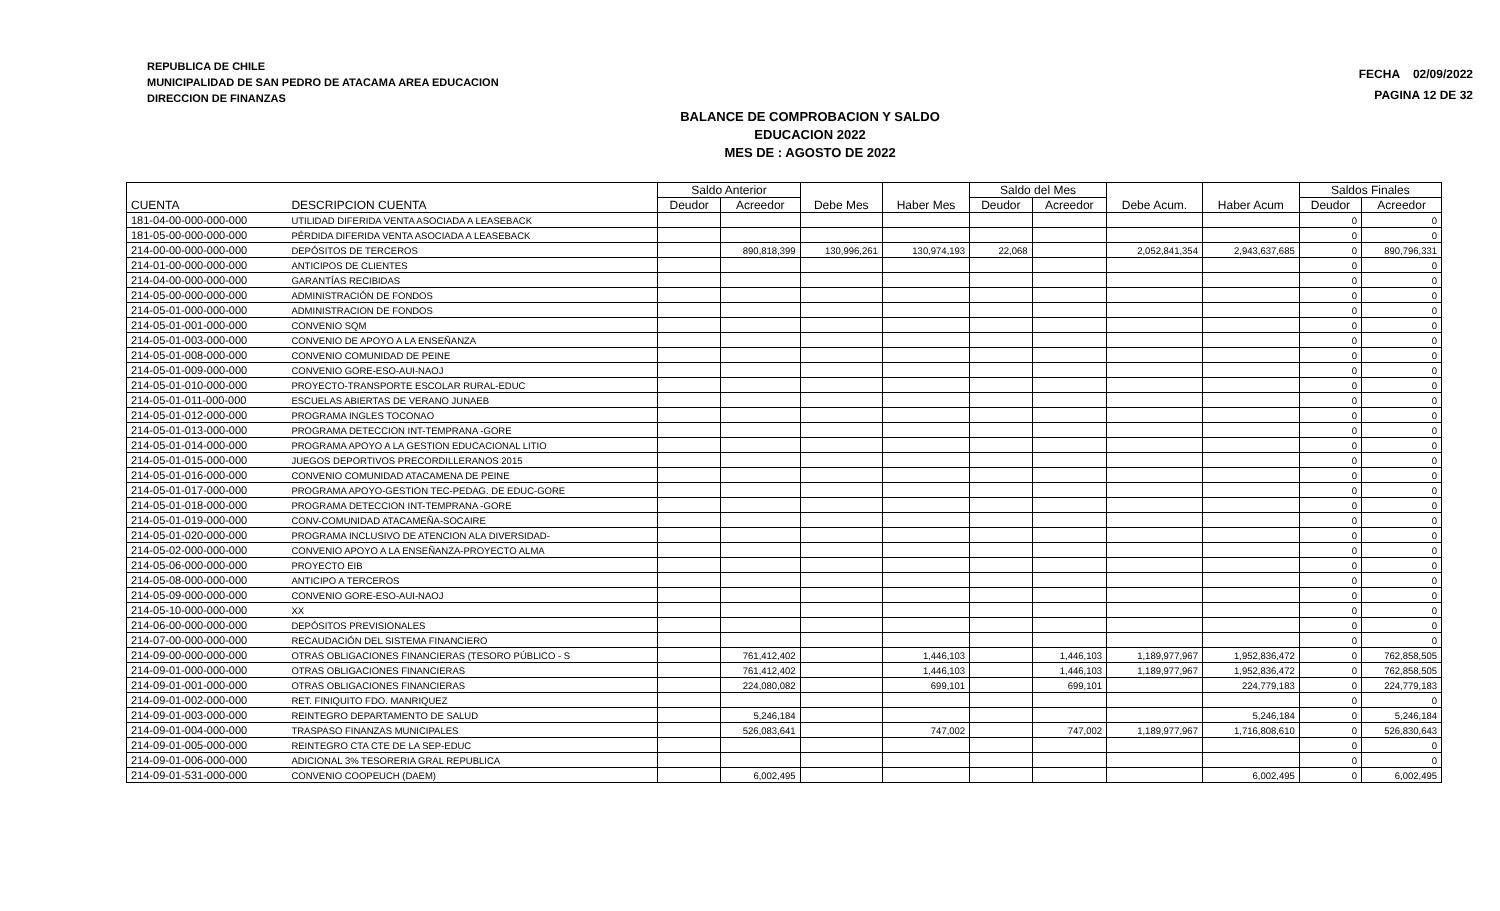REPUBLICA DE CHILE
MUNICIPALIDAD DE SAN PEDRO DE ATACAMA AREA EDUCACION
DIRECCION DE FINANZAS
FECHA 02/09/2022
PAGINA 12 DE 32
BALANCE DE COMPROBACION Y SALDO
EDUCACION 2022
MES DE : AGOSTO DE 2022
| CUENTA | DESCRIPCION CUENTA | Saldo Anterior | | Debe Mes | Haber Mes | Saldo del Mes | | Debe Acum. | Haber Acum | Saldos Finales | |
| --- | --- | --- | --- | --- | --- | --- | --- | --- | --- | --- | --- |
| | | Deudor | Acreedor | | | Deudor | Acreedor | | | Deudor | Acreedor |
| 181-04-00-000-000-000 | UTILIDAD DIFERIDA VENTA ASOCIADA A LEASEBACK | | | | | | | | | 0 | 0 |
| 181-05-00-000-000-000 | PÉRDIDA DIFERIDA VENTA ASOCIADA A LEASEBACK | | | | | | | | | 0 | 0 |
| 214-00-00-000-000-000 | DEPÓSITOS DE TERCEROS | | 890,818,399 | 130,996,261 | 130,974,193 | 22,068 | | 2,052,841,354 | 2,943,637,685 | 0 | 890,796,331 |
| 214-01-00-000-000-000 | ANTICIPOS DE CLIENTES | | | | | | | | | 0 | 0 |
| 214-04-00-000-000-000 | GARANTÍAS RECIBIDAS | | | | | | | | | 0 | 0 |
| 214-05-00-000-000-000 | ADMINISTRACIÓN DE FONDOS | | | | | | | | | 0 | 0 |
| 214-05-01-000-000-000 | ADMINISTRACION DE FONDOS | | | | | | | | | 0 | 0 |
| 214-05-01-001-000-000 | CONVENIO SQM | | | | | | | | | 0 | 0 |
| 214-05-01-003-000-000 | CONVENIO DE APOYO A LA ENSEÑANZA | | | | | | | | | 0 | 0 |
| 214-05-01-008-000-000 | CONVENIO COMUNIDAD DE PEINE | | | | | | | | | 0 | 0 |
| 214-05-01-009-000-000 | CONVENIO GORE-ESO-AUI-NAOJ | | | | | | | | | 0 | 0 |
| 214-05-01-010-000-000 | PROYECTO-TRANSPORTE ESCOLAR RURAL-EDUC | | | | | | | | | 0 | 0 |
| 214-05-01-011-000-000 | ESCUELAS ABIERTAS DE VERANO JUNAEB | | | | | | | | | 0 | 0 |
| 214-05-01-012-000-000 | PROGRAMA INGLES TOCONAO | | | | | | | | | 0 | 0 |
| 214-05-01-013-000-000 | PROGRAMA DETECCION INT-TEMPRANA -GORE | | | | | | | | | 0 | 0 |
| 214-05-01-014-000-000 | PROGRAMA APOYO A LA GESTION EDUCACIONAL LITIO | | | | | | | | | 0 | 0 |
| 214-05-01-015-000-000 | JUEGOS DEPORTIVOS PRECORDILLERANOS 2015 | | | | | | | | | 0 | 0 |
| 214-05-01-016-000-000 | CONVENIO COMUNIDAD ATACAMENA DE PEINE | | | | | | | | | 0 | 0 |
| 214-05-01-017-000-000 | PROGRAMA APOYO-GESTION TEC-PEDAG. DE EDUC-GORE | | | | | | | | | 0 | 0 |
| 214-05-01-018-000-000 | PROGRAMA DETECCION INT-TEMPRANA -GORE | | | | | | | | | 0 | 0 |
| 214-05-01-019-000-000 | CONV-COMUNIDAD ATACAMEÑA-SOCAIRE | | | | | | | | | 0 | 0 |
| 214-05-01-020-000-000 | PROGRAMA INCLUSIVO DE ATENCION ALA DIVERSIDAD- | | | | | | | | | 0 | 0 |
| 214-05-02-000-000-000 | CONVENIO APOYO A LA ENSEÑANZA-PROYECTO ALMA | | | | | | | | | 0 | 0 |
| 214-05-06-000-000-000 | PROYECTO EIB | | | | | | | | | 0 | 0 |
| 214-05-08-000-000-000 | ANTICIPO A TERCEROS | | | | | | | | | 0 | 0 |
| 214-05-09-000-000-000 | CONVENIO GORE-ESO-AUI-NAOJ | | | | | | | | | 0 | 0 |
| 214-05-10-000-000-000 | XX | | | | | | | | | 0 | 0 |
| 214-06-00-000-000-000 | DEPÓSITOS PREVISIONALES | | | | | | | | | 0 | 0 |
| 214-07-00-000-000-000 | RECAUDACIÓN DEL SISTEMA FINANCIERO | | | | | | | | | 0 | 0 |
| 214-09-00-000-000-000 | OTRAS OBLIGACIONES FINANCIERAS (TESORO PÚBLICO - S | | 761,412,402 | | 1,446,103 | | 1,446,103 | 1,189,977,967 | 1,952,836,472 | 0 | 762,858,505 |
| 214-09-01-000-000-000 | OTRAS OBLIGACIONES FINANCIERAS | | 761,412,402 | | 1,446,103 | | 1,446,103 | 1,189,977,967 | 1,952,836,472 | 0 | 762,858,505 |
| 214-09-01-001-000-000 | OTRAS OBLIGACIONES FINANCIERAS | | 224,080,082 | | 699,101 | | 699,101 | | 224,779,183 | 0 | 224,779,183 |
| 214-09-01-002-000-000 | RET. FINIQUITO FDO. MANRIQUEZ | | | | | | | | | 0 | 0 |
| 214-09-01-003-000-000 | REINTEGRO DEPARTAMENTO DE SALUD | | 5,246,184 | | | | | | 5,246,184 | 0 | 5,246,184 |
| 214-09-01-004-000-000 | TRASPASO FINANZAS MUNICIPALES | | 526,083,641 | | 747,002 | | 747,002 | 1,189,977,967 | 1,716,808,610 | 0 | 526,830,643 |
| 214-09-01-005-000-000 | REINTEGRO CTA CTE DE LA SEP-EDUC | | | | | | | | | 0 | 0 |
| 214-09-01-006-000-000 | ADICIONAL 3% TESORERIA GRAL REPUBLICA | | | | | | | | | 0 | 0 |
| 214-09-01-531-000-000 | CONVENIO COOPEUCH (DAEM) | | 6,002,495 | | | | | | 6,002,495 | 0 | 6,002,495 |